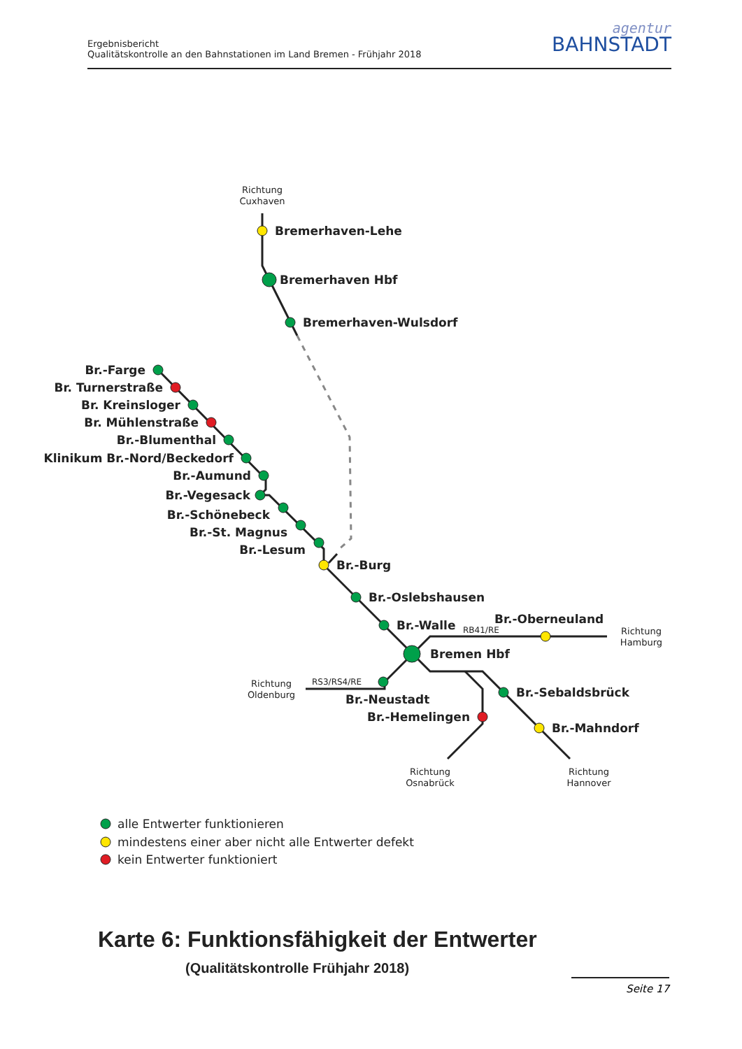Ergebnisbericht
Qualitätskontrolle an den Bahnstationen im Land Bremen - Frühjahr 2018
agentur
BAHNSTADT
Richtung
Cuxhaven
Richtung
Hamburg
Richtung
Oldenburg
Richtung
Osnabrück
Richtung
Hannover
RB41/RE
RS3/RS4/RE
Bremerhaven-Lehe
Bremerhaven Hbf
Bremerhaven-Wulsdorf
Br.-Farge
Br. Turnerstraße
Br. Kreinsloger
Br. Mühlenstraße
Br.-Blumenthal
Klinikum Br.-Nord/Beckedorf
Br.-Aumund
Br.-Vegesack
Br.-Schönebeck
Br.-St. Magnus
Br.-Lesum
Br.-Hemelingen
Br.-Burg
Br.-Oslebshausen
Br.-Walle
Br.-Oberneuland
Bremen Hbf
Br.-Neustadt
Br.-Sebaldsbrück
Br.-Mahndorf
alle Entwerter funktionieren
mindestens einer aber nicht alle Entwerter defekt
kein Entwerter funktioniert
Karte 6: Funktionsfähigkeit der Entwerter
(Qualitätskontrolle Frühjahr 2018)
Seite 17